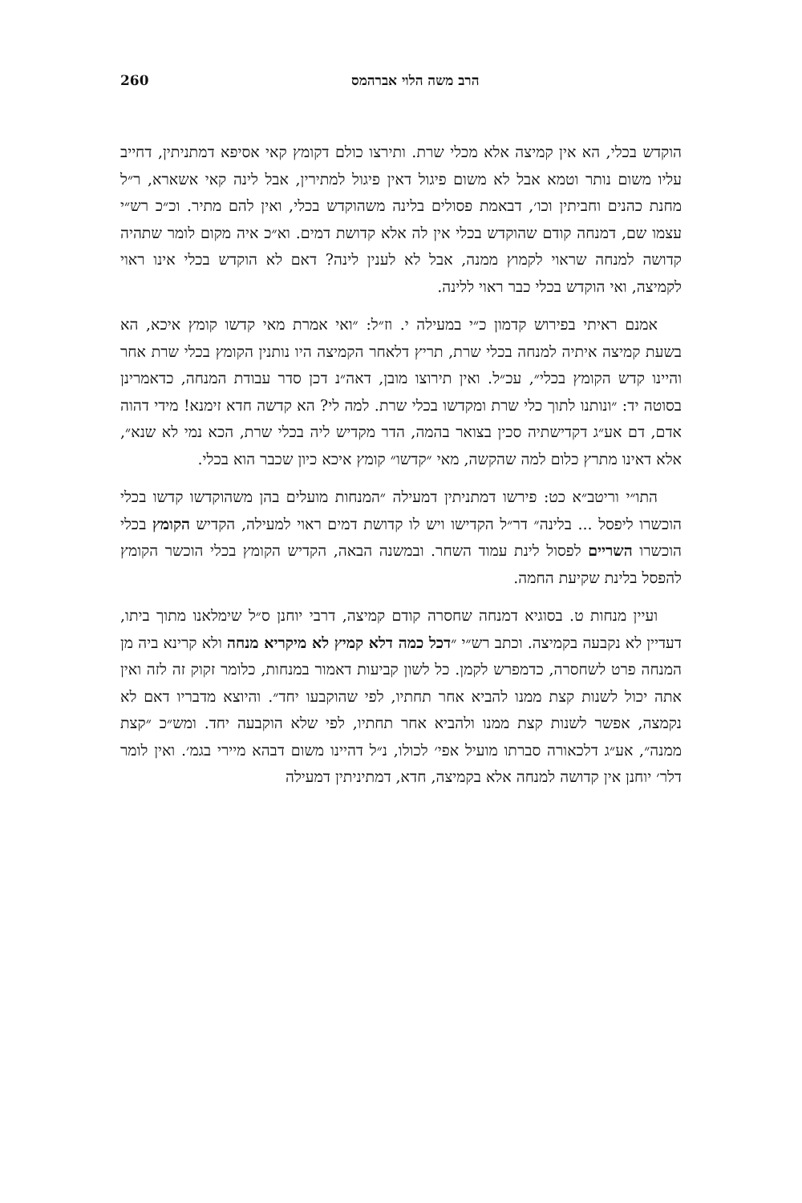הרב משה הלוי אברהמס 260
הוקדש בכלי, הא אין קמיצה אלא מכלי שרת. ותירצו כולם דקומץ קאי אסיפא דמתניתין, דחייב עליו משום נותר וטמא אבל לא משום פיגול דאין פיגול למתירין, אבל לינה קאי אשארא, ר״ל מחנת כהנים וחביתין וכו׳, דבאמת פסולים בלינה משהוקדש בכלי, ואין להם מתיר. וכ״כ רש״י עצמו שם, דמנחה קודם שהוקדש בכלי אין לה אלא קדושת דמים. וא״כ איה מקום לומר שתהיה קדושה למנחה שראוי לקמוץ ממנה, אבל לא לענין לינה? דאם לא הוקדש בכלי אינו ראוי לקמיצה, ואי הוקדש בכלי כבר ראוי ללינה.
אמנם ראיתי בפירוש קדמון כ״י במעילה י. וז״ל: ״ואי אמרת מאי קדשו קומץ איכא, הא בשעת קמיצה איתיה למנחה בכלי שרת, תריץ דלאחר הקמיצה היו נותנין הקומץ בכלי שרת אחר והיינו קדש הקומץ בכלי״, עכ״ל. ואין תירוצו מובן, דאה״נ דכן סדר עבודת המנחה, כדאמרינן בסוטה יד: ״ונותנו לתוך כלי שרת ומקדשו בכלי שרת. למה לי? הא קדשה חדא זימנא! מידי דהוה אדם, דם אע״ג דקדישתיה סכין בצואר בהמה, הדר מקדיש ליה בכלי שרת, הכא נמי לא שנא״, אלא דאינו מתרץ כלום למה שהקשה, מאי ״קדשו״ קומץ איכא כיון שכבר הוא בכלי.
התו״י וריטב״א כט: פירשו דמתניתין דמעילה ״המנחות מועלים בהן משהוקדשו קדשו בכלי הוכשרו ליפסל ... בלינה״ דר״ל הקדישו ויש לו קדושת דמים ראוי למעילה, הקדיש הקומץ בכלי הוכשרו השריים לפסול לינת עמוד השחר. ובמשנה הבאה, הקדיש הקומץ בכלי הוכשר הקומץ להפסל בלינת שקיעת החמה.
ועיין מנחות ט. בסוגיא דמנחה שחסרה קודם קמיצה, דרבי יוחנן ס״ל שימלאנו מתוך ביתו, דעדיין לא נקבעה בקמיצה. וכתב רש״י ״דכל כמה דלא קמיץ לא מיקריא מנחה ולא קרינא ביה מן המנחה פרט לשחסרה, כדמפרש לקמן. כל לשון קביעות דאמור במנחות, כלומר זקוק זה לזה ואין אתה יכול לשנות קצת ממנו להביא אחר תחתיו, לפי שהוקבעו יחד״. והיוצא מדבריו דאם לא נקמצה, אפשר לשנות קצת ממנו ולהביא אחר תחתיו, לפי שלא הוקבעה יחד. ומש״כ ״קצת ממנה״, אע״ג דלכאורה סברתו מועיל אפי׳ לכולו, נ״ל דהיינו משום דבהא מיירי בגמ׳. ואין לומר דלר׳ יוחנן אין קדושה למנחה אלא בקמיצה, חדא, דמתיניתין דמעילה